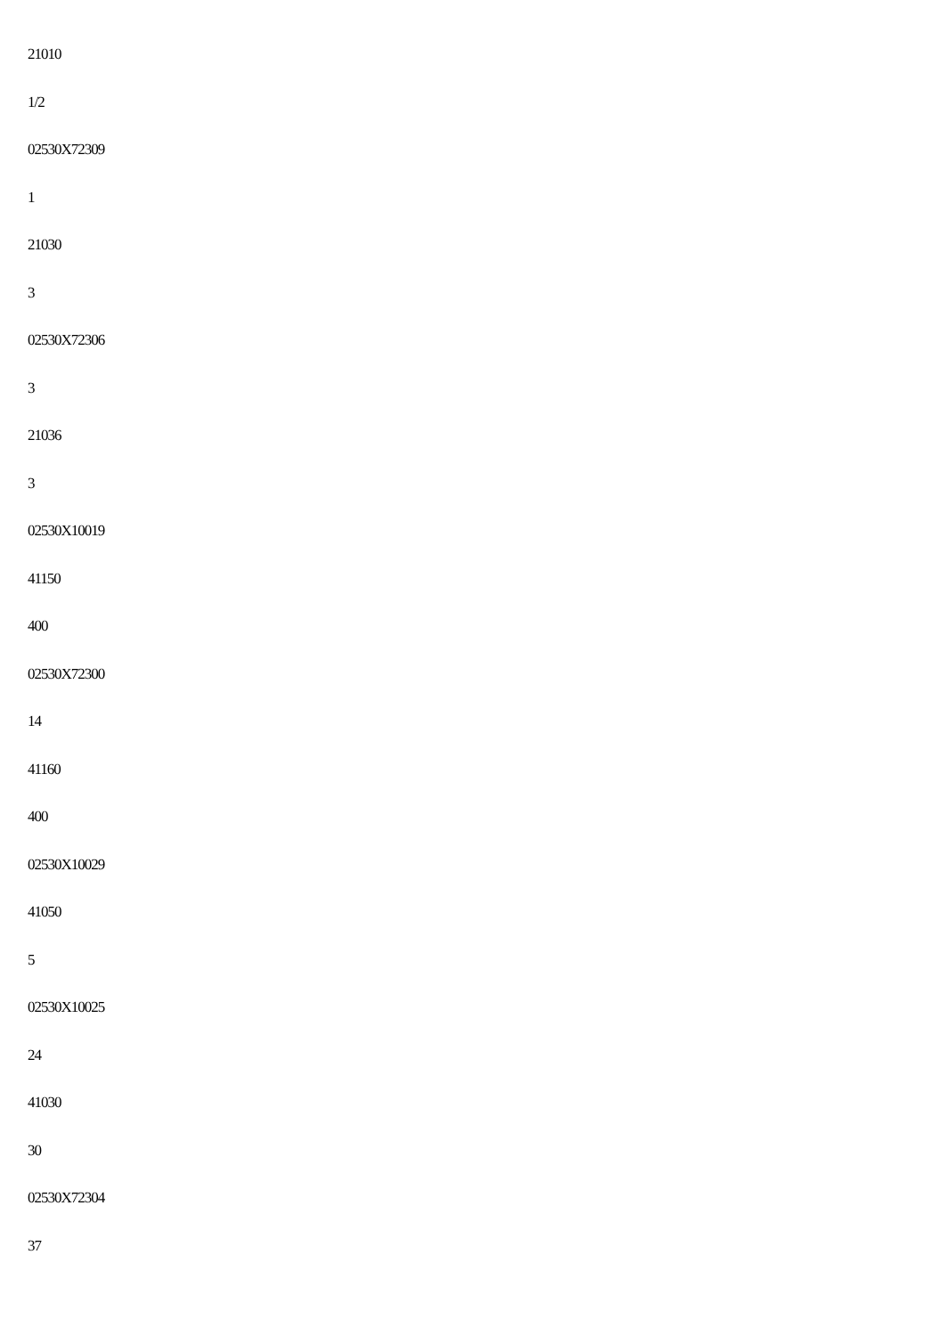21010
1/2
02530X72309
1
21030
3
02530X72306
3
21036
3
02530X10019
41150
400
02530X72300
14
41160
400
02530X10029
41050
5
02530X10025
24
41030
30
02530X72304
37